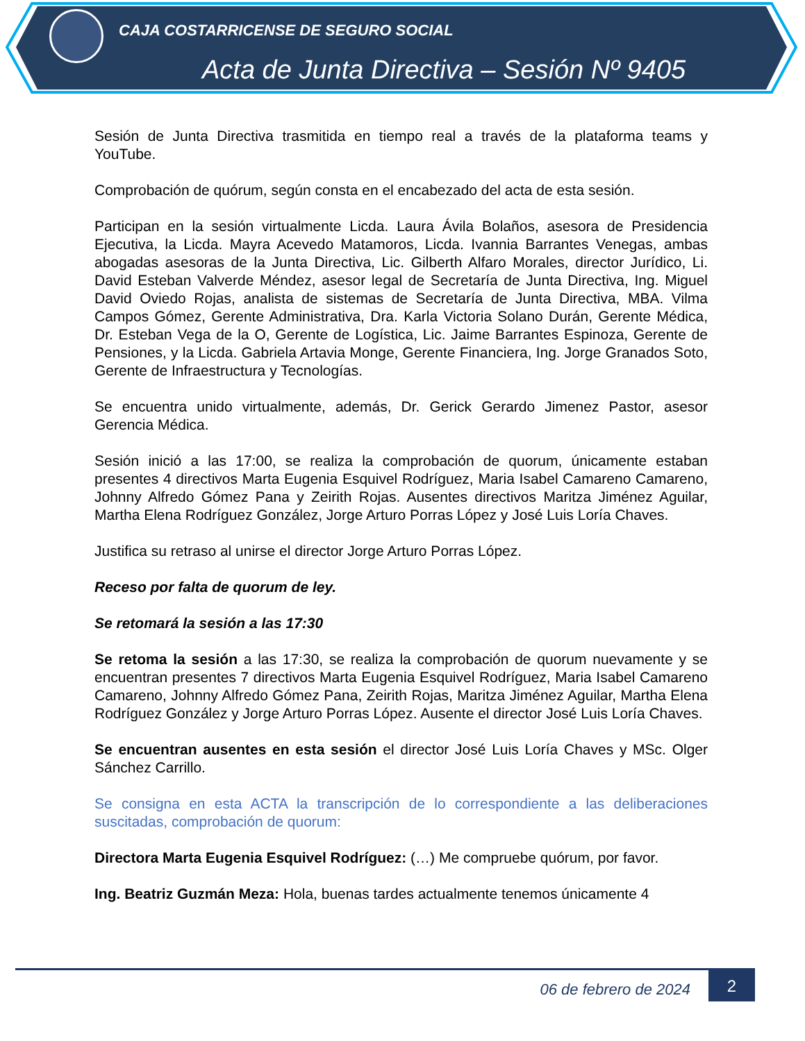CAJA COSTARRICENSE DE SEGURO SOCIAL
Acta de Junta Directiva – Sesión Nº 9405
Sesión de Junta Directiva trasmitida en tiempo real a través de la plataforma teams y YouTube.
Comprobación de quórum, según consta en el encabezado del acta de esta sesión.
Participan en la sesión virtualmente Licda. Laura Ávila Bolaños, asesora de Presidencia Ejecutiva, la Licda. Mayra Acevedo Matamoros, Licda. Ivannia Barrantes Venegas, ambas abogadas asesoras de la Junta Directiva, Lic. Gilberth Alfaro Morales, director Jurídico, Li. David Esteban Valverde Méndez, asesor legal de Secretaría de Junta Directiva, Ing. Miguel David Oviedo Rojas, analista de sistemas de Secretaría de Junta Directiva, MBA. Vilma Campos Gómez, Gerente Administrativa, Dra. Karla Victoria Solano Durán, Gerente Médica, Dr. Esteban Vega de la O, Gerente de Logística, Lic. Jaime Barrantes Espinoza, Gerente de Pensiones, y la Licda. Gabriela Artavia Monge, Gerente Financiera, Ing. Jorge Granados Soto, Gerente de Infraestructura y Tecnologías.
Se encuentra unido virtualmente, además, Dr. Gerick Gerardo Jimenez Pastor, asesor Gerencia Médica.
Sesión inició a las 17:00, se realiza la comprobación de quorum, únicamente estaban presentes 4 directivos Marta Eugenia Esquivel Rodríguez, Maria Isabel Camareno Camareno, Johnny Alfredo Gómez Pana y Zeirith Rojas. Ausentes directivos Maritza Jiménez Aguilar, Martha Elena Rodríguez González, Jorge Arturo Porras López y José Luis Loría Chaves.
Justifica su retraso al unirse el director Jorge Arturo Porras López.
Receso por falta de quorum de ley.
Se retomará la sesión a las 17:30
Se retoma la sesión a las 17:30, se realiza la comprobación de quorum nuevamente y se encuentran presentes 7 directivos Marta Eugenia Esquivel Rodríguez, Maria Isabel Camareno Camareno, Johnny Alfredo Gómez Pana, Zeirith Rojas, Maritza Jiménez Aguilar, Martha Elena Rodríguez González y Jorge Arturo Porras López. Ausente el director José Luis Loría Chaves.
Se encuentran ausentes en esta sesión el director José Luis Loría Chaves y MSc. Olger Sánchez Carrillo.
Se consigna en esta ACTA la transcripción de lo correspondiente a las deliberaciones suscitadas, comprobación de quorum:
Directora Marta Eugenia Esquivel Rodríguez: (…) Me compruebe quórum, por favor.
Ing. Beatriz Guzmán Meza: Hola, buenas tardes actualmente tenemos únicamente 4
06 de febrero de 2024
2